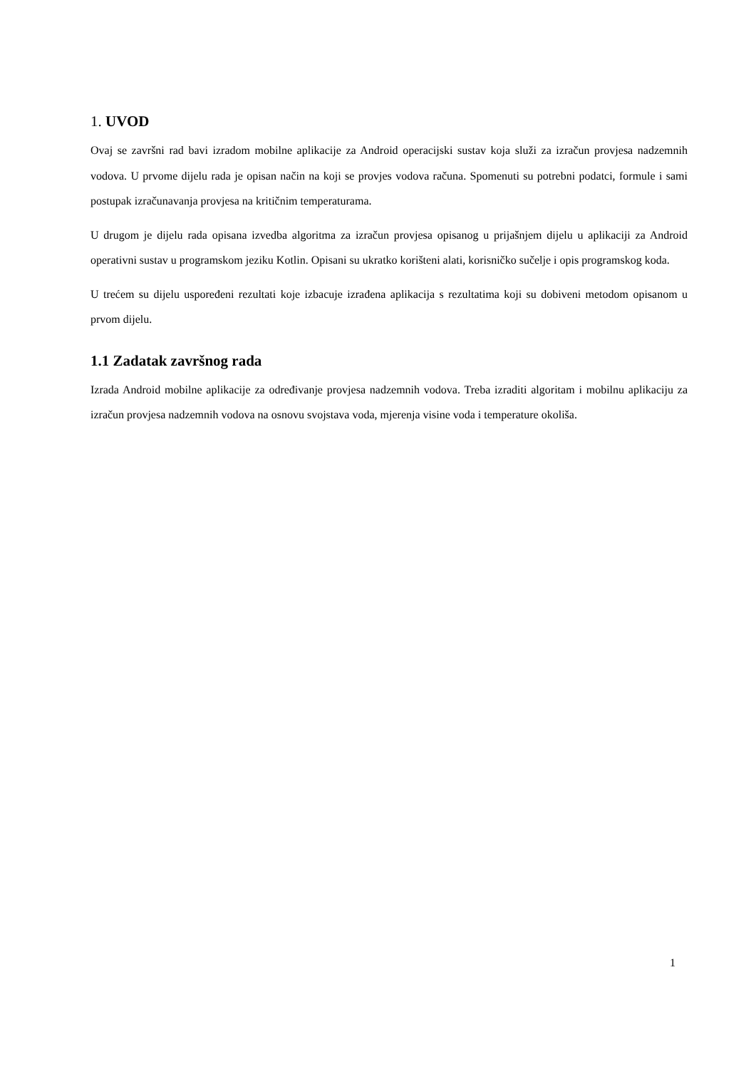1. UVOD
Ovaj se završni rad bavi izradom mobilne aplikacije za Android operacijski sustav koja služi za izračun provjesa nadzemnih vodova. U prvome dijelu rada je opisan način na koji se provjes vodova računa. Spomenuti su potrebni podatci, formule i sami postupak izračunavanja provjesa na kritičnim temperaturama.
U drugom je dijelu rada opisana izvedba algoritma za izračun provjesa opisanog u prijašnjem dijelu u aplikaciji za Android operativni sustav u programskom jeziku Kotlin. Opisani su ukratko korišteni alati, korisničko sučelje i opis programskog koda.
U trećem su dijelu uspoređeni rezultati koje izbacuje izrađena aplikacija s rezultatima koji su dobiveni metodom opisanom u prvom dijelu.
1.1 Zadatak završnog rada
Izrada Android mobilne aplikacije za određivanje provjesa nadzemnih vodova. Treba izraditi algoritam i mobilnu aplikaciju za izračun provjesa nadzemnih vodova na osnovu svojstava voda, mjerenja visine voda i temperature okoliša.
1